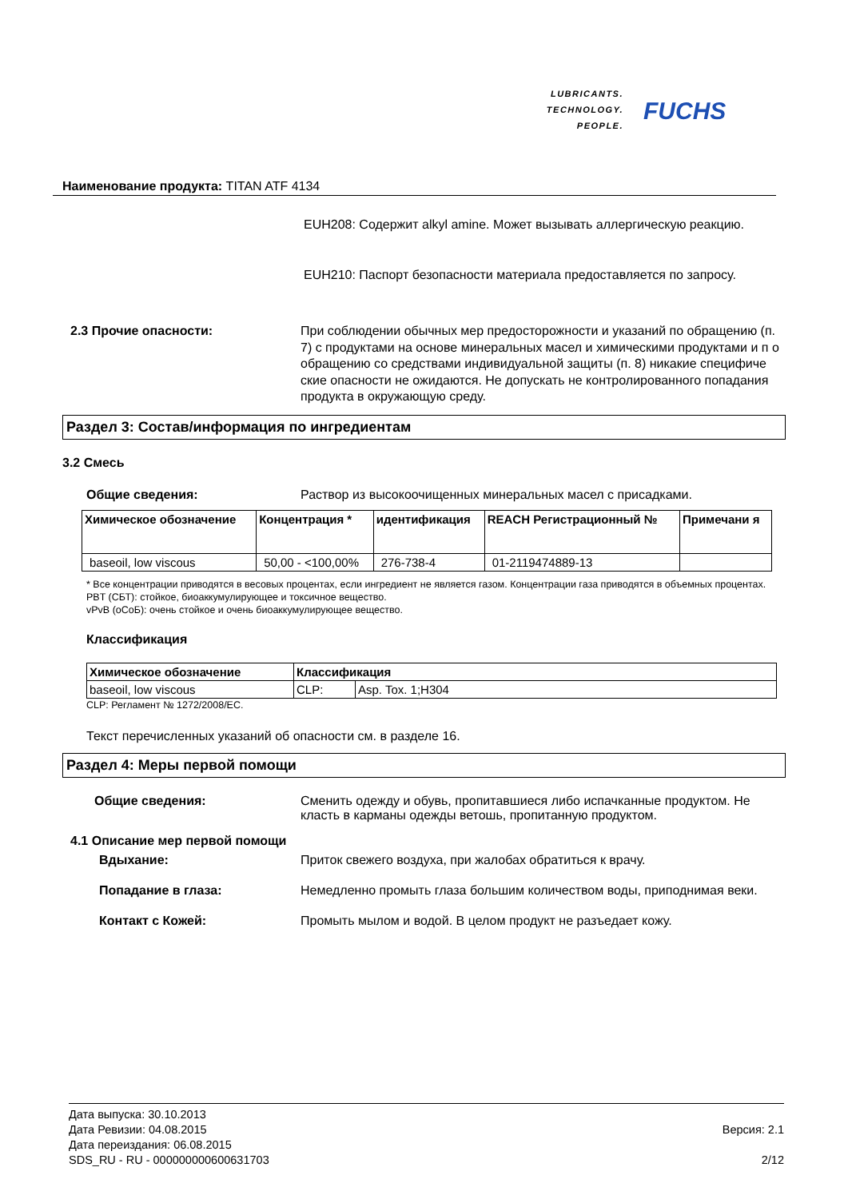LUBRICANTS.
TECHNOLOGY.
PEOPLE. FUCHS
Наименование продукта: TITAN ATF 4134
EUH208: Содержит alkyl amine. Может вызывать аллергическую реакцию.
EUH210: Паспорт безопасности материала предоставляется по запросу.
2.3 Прочие опасности: При соблюдении обычных мер предосторожности и указаний по обращению (п. 7) с продуктами на основе минеральных масел и химическими продуктами и п о обращению со средствами индивидуальной защиты (п. 8) никакие специфиче ские опасности не ожидаются. Не допускать не контролированного попадания продукта в окружающую среду.
Раздел 3: Состав/информация по ингредиентам
3.2 Смесь
Общие сведения: Раствор из высокоочищенных минеральных масел с присадками.
| Химическое обозначение | Концентрация * | идентификация | REACH Регистрационный № | Примечани я |
| --- | --- | --- | --- | --- |
| baseoil, low viscous | 50,00 - <100,00% | 276-738-4 | 01-2119474889-13 | |
* Все концентрации приводятся в весовых процентах, если ингредиент не является газом. Концентрации газа приводятся в объемных процентах.
PBT (СБТ): стойкое, биоаккумулирующее и токсичное вещество.
vPvB (оСоБ): очень стойкое и очень биоаккумулирующее вещество.
Классификация
| Химическое обозначение | Классификация | |
| --- | --- | --- |
| baseoil, low viscous | CLP: | Asp. Tox. 1;H304 |
CLP: Регламент № 1272/2008/EC.
Текст перечисленных указаний об опасности см. в разделе 16.
Раздел 4: Меры первой помощи
Общие сведения: Сменить одежду и обувь, пропитавшиеся либо испачканные продуктом. Не класть в карманы одежды ветошь, пропитанную продуктом.
4.1 Описание мер первой помощи
Вдыхание: Приток свежего воздуха, при жалобах обратиться к врачу.
Попадание в глаза: Немедленно промыть глаза большим количеством воды, приподнимая веки.
Контакт с Кожей: Промыть мылом и водой. В целом продукт не разъедает кожу.
Дата выпуска: 30.10.2013
Дата Ревизии: 04.08.2015
Дата переиздания: 06.08.2015
SDS_RU - RU - 000000000600631703
Версия: 2.1
2/12